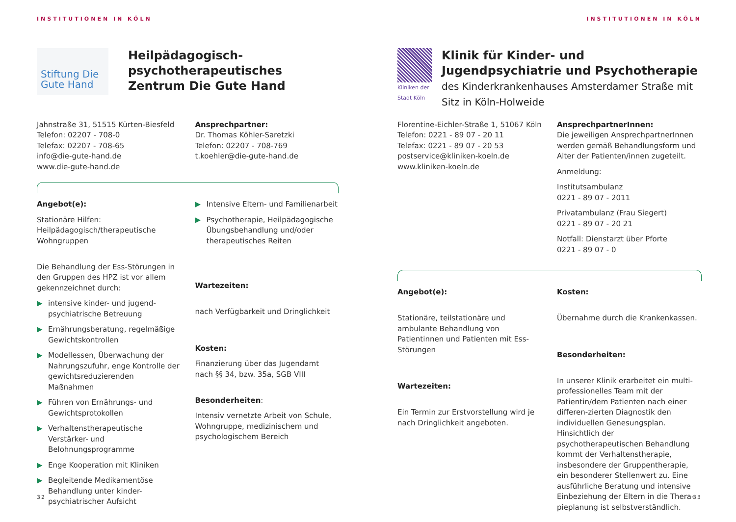INSTITUTIONEN IN KÖLN
Stiftung Die Gute Hand
Heilpädagogisch-psychotherapeutisches Zentrum Die Gute Hand
Jahnstraße 31, 51515 Kürten-Biesfeld
Telefon: 02207 - 708-0
Telefax: 02207 - 708-65
info@die-gute-hand.de
www.die-gute-hand.de
Ansprechpartner:
Dr. Thomas Köhler-Saretzki
Telefon: 02207 - 708-769
t.koehler@die-gute-hand.de
Angebot(e):
Stationäre Hilfen:
Heilpädagogisch/therapeutische Wohngruppen
Die Behandlung der Ess-Störungen in den Gruppen des HPZ ist vor allem gekennzeichnet durch:
▶ intensive kinder- und jugend-psychiatrische Betreuung
▶ Ernährungsberatung, regelmäßige Gewichtskontrollen
▶ Modellessen, Überwachung der Nahrungszufuhr, enge Kontrolle der gewichtsreduzierenden Maßnahmen
▶ Führen von Ernährungs- und Gewichtsprotokollen
▶ Verhaltenstherapeutische Verstärker- und Belohnungsprogramme
▶ Enge Kooperation mit Kliniken
▶ Begleitende Medikamentöse Behandlung unter kinder-psychiatrischer Aufsicht
▶ Intensive Eltern- und Familienarbeit
▶ Psychotherapie, Heilpädagogische Übungsbehandlung und/oder therapeutisches Reiten
Wartezeiten:
nach Verfügbarkeit und Dringlichkeit
Kosten:
Finanzierung über das Jugendamt nach §§ 34, bzw. 35a, SGB VIII
Besonderheiten:
Intensiv vernetzte Arbeit von Schule, Wohngruppe, medizinischem und psychologischem Bereich
32
INSTITUTIONEN IN KÖLN
Kliniken der Stadt Köln
Klinik für Kinder- und Jugendpsychiatrie und Psychotherapie des Kinderkrankenhauses Amsterdamer Straße mit Sitz in Köln-Holweide
Florentine-Eichler-Straße 1, 51067 Köln
Telefon: 0221 - 89 07 - 20 11
Telefax: 0221 - 89 07 - 20 53
postservice@kliniken-koeln.de
www.kliniken-koeln.de
AnsprechpartnerInnen:
Die jeweiligen AnsprechpartnerInnen werden gemäß Behandlungsform und Alter der Patienten/innen zugeteilt.
Anmeldung:
Institutsambulanz
0221 - 89 07 - 2011
Privatambulanz (Frau Siegert)
0221 - 89 07 - 20 21
Notfall: Dienstarzt über Pforte
0221 - 89 07 - 0
Angebot(e):
Stationäre, teilstationäre und ambulante Behandlung von Patientinnen und Patienten mit Ess-Störungen
Wartezeiten:
Ein Termin zur Erstvorstellung wird je nach Dringlichkeit angeboten.
Kosten:
Übernahme durch die Krankenkassen.
Besonderheiten:
In unserer Klinik erarbeitet ein multi-professionelles Team mit der Patientin/dem Patienten nach einer differen-zierten Diagnostik den individuellen Genesungsplan. Hinsichtlich der psychotherapeutischen Behandlung kommt der Verhaltenstherapie, insbesondere der Gruppentherapie, ein besonderer Stellenwert zu. Eine ausführliche Beratung und intensive Einbeziehung der Eltern in die Thera-pieplanung ist selbstverständlich.
33